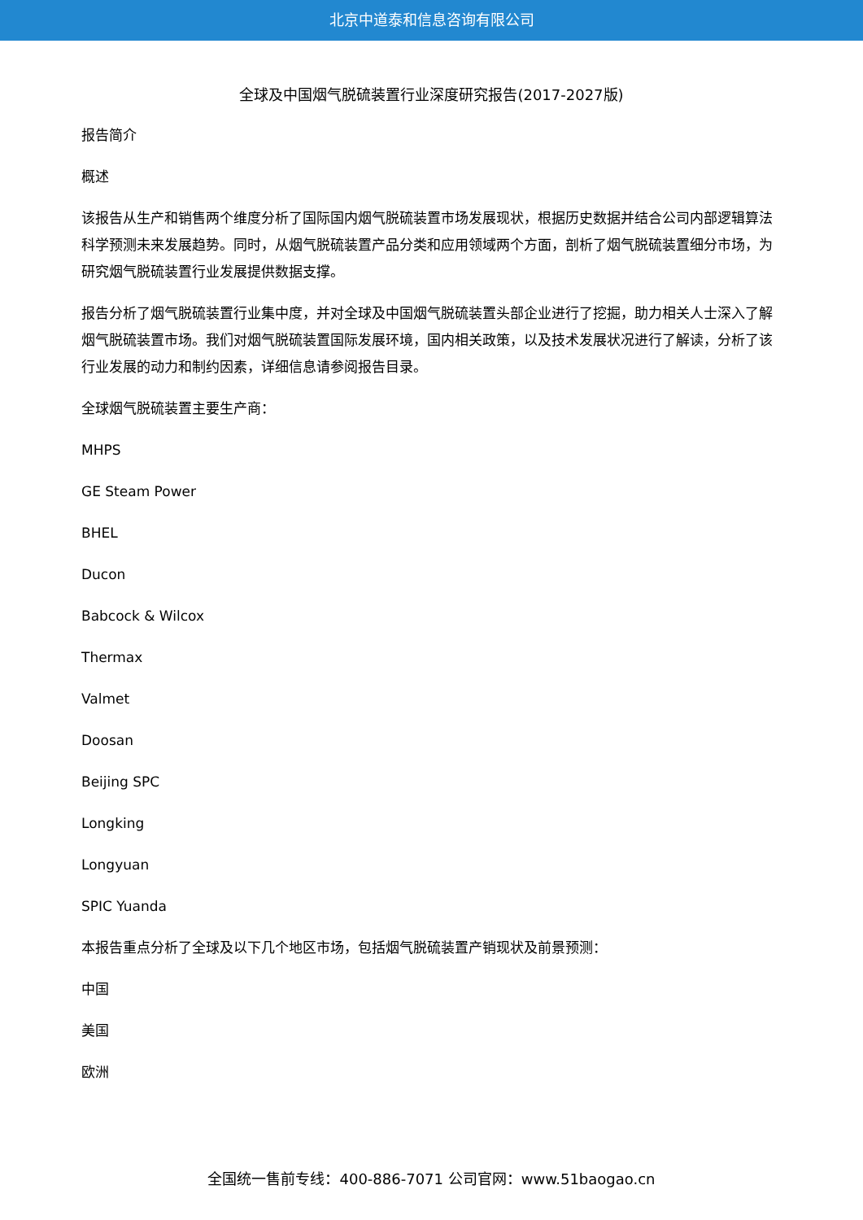北京中道泰和信息咨询有限公司
全球及中国烟气脱硫装置行业深度研究报告(2017-2027版)
报告简介
概述
该报告从生产和销售两个维度分析了国际国内烟气脱硫装置市场发展现状，根据历史数据并结合公司内部逻辑算法科学预测未来发展趋势。同时，从烟气脱硫装置产品分类和应用领域两个方面，剖析了烟气脱硫装置细分市场，为研究烟气脱硫装置行业发展提供数据支撑。
报告分析了烟气脱硫装置行业集中度，并对全球及中国烟气脱硫装置头部企业进行了挖掘，助力相关人士深入了解烟气脱硫装置市场。我们对烟气脱硫装置国际发展环境，国内相关政策，以及技术发展状况进行了解读，分析了该行业发展的动力和制约因素，详细信息请参阅报告目录。
全球烟气脱硫装置主要生产商：
MHPS
GE Steam Power
BHEL
Ducon
Babcock & Wilcox
Thermax
Valmet
Doosan
Beijing SPC
Longking
Longyuan
SPIC Yuanda
本报告重点分析了全球及以下几个地区市场，包括烟气脱硫装置产销现状及前景预测：
中国
美国
欧洲
全国统一售前专线：400-886-7071 公司官网：www.51baogao.cn